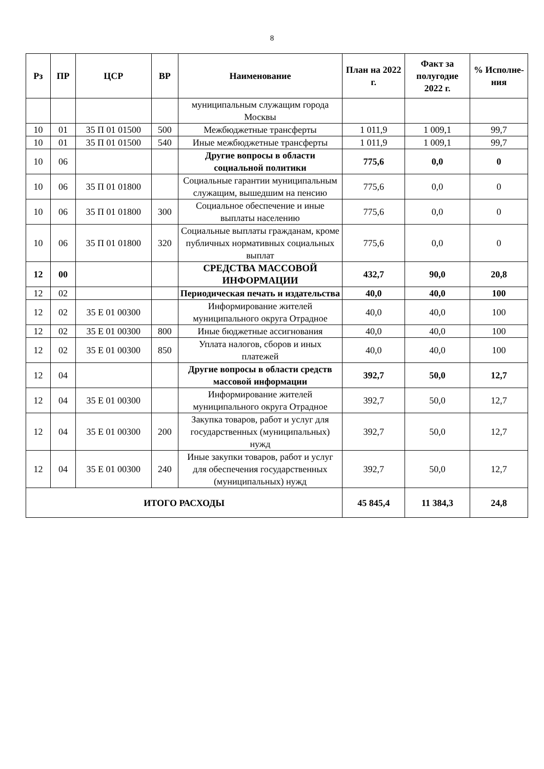8
| Рз | ПР | ЦСР | ВР | Наименование | План на 2022 г. | Факт за полугодие 2022 г. | % Исполне-ния |
| --- | --- | --- | --- | --- | --- | --- | --- |
| | | | | муниципальным служащим города Москвы | | | |
| 10 | 01 | 35 П 01 01500 | 500 | Межбюджетные трансферты | 1 011,9 | 1 009,1 | 99,7 |
| 10 | 01 | 35 П 01 01500 | 540 | Иные межбюджетные трансферты | 1 011,9 | 1 009,1 | 99,7 |
| 10 | 06 | | | Другие вопросы в области социальной политики | 775,6 | 0,0 | 0 |
| 10 | 06 | 35 П 01 01800 | | Социальные гарантии муниципальным служащим, вышедшим на пенсию | 775,6 | 0,0 | 0 |
| 10 | 06 | 35 П 01 01800 | 300 | Социальное обеспечение и иные выплаты населению | 775,6 | 0,0 | 0 |
| 10 | 06 | 35 П 01 01800 | 320 | Социальные выплаты гражданам, кроме публичных нормативных социальных выплат | 775,6 | 0,0 | 0 |
| 12 | 00 | | | СРЕДСТВА МАССОВОЙ ИНФОРМАЦИИ | 432,7 | 90,0 | 20,8 |
| 12 | 02 | | | Периодическая печать и издательства | 40,0 | 40,0 | 100 |
| 12 | 02 | 35 Е 01 00300 | | Информирование жителей муниципального округа Отрадное | 40,0 | 40,0 | 100 |
| 12 | 02 | 35 Е 01 00300 | 800 | Иные бюджетные ассигнования | 40,0 | 40,0 | 100 |
| 12 | 02 | 35 Е 01 00300 | 850 | Уплата налогов, сборов и иных платежей | 40,0 | 40,0 | 100 |
| 12 | 04 | | | Другие вопросы в области средств массовой информации | 392,7 | 50,0 | 12,7 |
| 12 | 04 | 35 Е 01 00300 | | Информирование жителей муниципального округа Отрадное | 392,7 | 50,0 | 12,7 |
| 12 | 04 | 35 Е 01 00300 | 200 | Закупка товаров, работ и услуг для государственных (муниципальных) нужд | 392,7 | 50,0 | 12,7 |
| 12 | 04 | 35 Е 01 00300 | 240 | Иные закупки товаров, работ и услуг для обеспечения государственных (муниципальных) нужд | 392,7 | 50,0 | 12,7 |
| ИТОГО РАСХОДЫ | | | | | 45 845,4 | 11 384,3 | 24,8 |